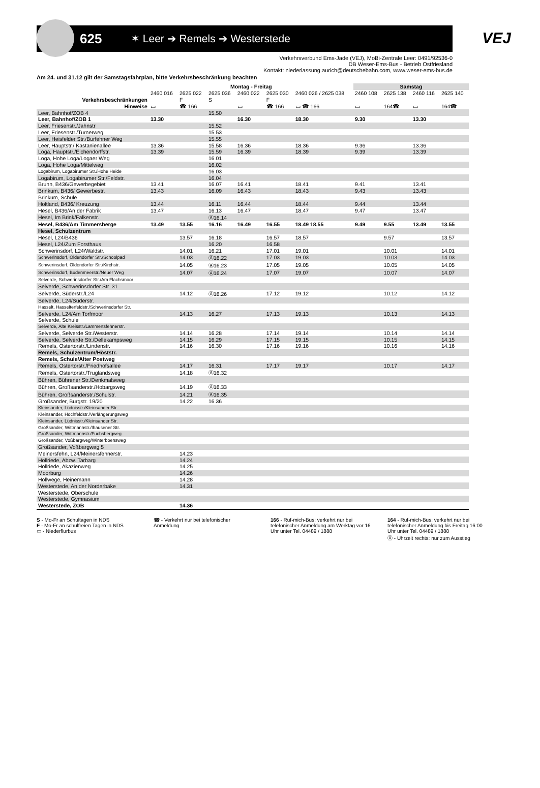625
✶ Leer ➔ Remels ➔ Westerstede
VEJ
Verkehrsverbund Ems-Jade (VEJ), MoBi-Zentrale Leer: 0491/92536-0
DB Weser-Ems-Bus - Betrieb Ostfriesland
Kontakt: niederlassung.aurich@deutschebahn.com, www.weser-ems-bus.de
Am 24. und 31.12 gilt der Samstagsfahrplan, bitte Verkehrsbeschränkung beachten
| | Montag - Freitag | | | | | | Samstag | | | |
| --- | --- | --- | --- | --- | --- | --- | --- | --- | --- | --- |
| | 2460 016 | 2625 022 | 2625 036 | 2460 022 | 2625 030 | 2460 026 / 2625 038 | 2460 108 | 2625 138 | 2460 116 | 2625 140 |
| Verkehrsbeschränkungen | | F | S | | F | | | | | |
| Hinweise | ▭ | ☎ 166 | | ▭ | ☎ 166 | ▭ ☎ 166 | ▭ | 164☎ | ▭ | 164☎ |
| Leer, Bahnhof/ZOB 4 | | | 15.50 | | | | | | | |
| Leer, Bahnhof/ZOB 1 | 13.30 | | | 16.30 | | 18.30 | 9.30 | | 13.30 | |
| Leer, Friesenstr./Jahnstr | | | 15.52 | | | | | | | |
| Leer, Friesenstr./Turnerweg | | | 15.53 | | | | | | | |
| Leer, Heisfelder Str./Burfehner Weg | | | 15.55 | | | | | | | |
| Leer, Hauptstr./ Kastanienallee | 13.36 | | 15.58 | 16.36 | | 18.36 | 9.36 | | 13.36 | |
| Loga, Hauptstr./Eichendorffstr. | 13.39 | | 15.59 | 16.39 | | 18.39 | 9.39 | | 13.39 | |
| Loga, Hohe Loga/Logaer Weg | | | 16.01 | | | | | | | |
| Loga, Hohe Loga/Mittelweg | | | 16.02 | | | | | | | |
| Logabirum, Logabirumer Str./Hohe Heide | | | 16.03 | | | | | | | |
| Logabirum, Logabirumer Str./Feldstr. | | | 16.04 | | | | | | | |
| Brunn, B436/Gewerbegebiet | 13.41 | | 16.07 | 16.41 | | 18.41 | 9.41 | | 13.41 | |
| Brinkum, B436/ Gewerbestr. | 13.43 | | 16.09 | 16.43 | | 18.43 | 9.43 | | 13.43 | |
| Brinkum, Schule | | | | | | | | | | |
| Holtland, B436/ Kreuzung | 13.44 | | 16.11 | 16.44 | | 18.44 | 9.44 | | 13.44 | |
| Hesel, B436/An der Fabrik | 13.47 | | 16.13 | 16.47 | | 18.47 | 9.47 | | 13.47 | |
| Hesel, Im Brink/Falkenstr. | | | Ⓐ16.14 | | | | | | | |
| Hesel, B436/Am Timmersberge | 13.49 | 13.55 | 16.16 | 16.49 | 16.55 | 18.49 18.55 | 9.49 | 9.55 | 13.49 | 13.55 |
| Hesel, Schulzentrum | | | | | | | | | | |
| Hesel, L24/B436 | | 13.57 | 16.18 | | 16.57 | 18.57 | | 9.57 | | 13.57 |
| Hesel, L24/Zum Forsthaus | | | 16.20 | | 16.58 | | | | | |
| Schwerinsdorf, L24/Waldstr. | | 14.01 | 16.21 | | 17.01 | 19.01 | | 10.01 | | 14.01 |
| Schwerinsdorf, Oldendorfer Str./Schoolpad | | 14.03 | Ⓐ16.22 | | 17.03 | 19.03 | | 10.03 | | 14.03 |
| Schwerinsdorf, Oldendorfer Str./Kirchstr. | | 14.05 | Ⓐ16.23 | | 17.05 | 19.05 | | 10.05 | | 14.05 |
| Schwerinsdorf, Budenmeerstr./Neuer Weg | | 14.07 | Ⓐ16.24 | | 17.07 | 19.07 | | 10.07 | | 14.07 |
| Selverde, Schwerinsdorfer Str./Am Flachsmoor | | | | | | | | | | |
| Selverde, Schwerinsdorfer Str. 31 | | | | | | | | | | |
| Selverde, Süderstr./L24 | | 14.12 | Ⓐ16.26 | | 17.12 | 19.12 | | 10.12 | | 14.12 |
| Selverde, L24/Süderstr. | | | | | | | | | | |
| Hasselt, Hasselterfeldstr./Schwerinsdorfer Str. | | | | | | | | | | |
| Selverde, L24/Am Torfmoor | | 14.13 | 16.27 | | 17.13 | 19.13 | | 10.13 | | 14.13 |
| Selverde, Schule | | | | | | | | | | |
| Selverde, Alte Kreisstr./Lammertsfehnerstr. | | | | | | | | | | |
| Selverde, Selverde Str./Westerstr. | | 14.14 | 16.28 | | 17.14 | 19.14 | | 10.14 | | 14.14 |
| Selverde, Selverde Str./Dellekampsweg | | 14.15 | 16.29 | | 17.15 | 19.15 | | 10.15 | | 14.15 |
| Remels, Ostertorstr./Lindenstr. | | 14.16 | 16.30 | | 17.16 | 19.16 | | 10.16 | | 14.16 |
| Remels, Schulzentrum/Höststr. | | | | | | | | | | |
| Remels, Schule/Alter Postweg | | | | | | | | | | |
| Remels, Ostertorstr./Friedhofsallee | | 14.17 | 16.31 | | 17.17 | 19.17 | | 10.17 | | 14.17 |
| Remels, Ostertorstr./Truglandsweg | | 14.18 | Ⓐ16.32 | | | | | | | |
| Bühren, Bührener Str./Denkmalsweg | | | | | | | | | | |
| Bühren, Großsanderstr./Hobargsweg | | 14.19 | Ⓐ16.33 | | | | | | | |
| Bühren, Großsanderstr./Schulstr. | | 14.21 | Ⓐ16.35 | | | | | | | |
| Großsander, Burgstr. 19/20 | | 14.22 | 16.36 | | | | | | | |
| Kleinsander, Lüdnisstr./Kleinsander Str. | | | | | | | | | | |
| Kleinsander, Hochfeldstr./Verlängerungsweg | | | | | | | | | | |
| Kleinsander, Lüdnisstr./Kleinsander Str. | | | | | | | | | | |
| Großsander, Wittmannstr./Ihausener Str. | | | | | | | | | | |
| Großsander, Wittmannstr./Fuchsbergweg | | | | | | | | | | |
| Großsander, Voßbargweg/Winterboensweg | | | | | | | | | | |
| Großsander, Voßbargweg 5 | | | | | | | | | | |
| Meinersfehn, L24/Meinersfehnerstr. | | 14.23 | | | | | | | | |
| Hollriede, Abzw. Tarbarg | | 14.24 | | | | | | | | |
| Hollriede, Akazienweg | | 14.25 | | | | | | | | |
| Moorburg | | 14.26 | | | | | | | | |
| Hollwege, Heinemann | | 14.28 | | | | | | | | |
| Westerstede, An der Norderbäke | | 14.31 | | | | | | | | |
| Westerstede, Oberschule | | | | | | | | | | |
| Westerstede, Gymnasium | | | | | | | | | | |
| Westerstede, ZOB | | 14.36 | | | | | | | | |
S - Mo-Fr an Schultagen in NDS
F - Mo-Fr an schulfreien Tagen in NDS
▭ - Niederflurbus
☎ - Verkehrt nur bei telefonischer Anmeldung
166 - Ruf-mich-Bus: verkehrt nur bei telefonischer Anmeldung am Werktag vor 16 Uhr unter Tel. 04489 / 1888
164 - Ruf-mich-Bus: verkehrt nur bei telefonischer Anmeldung bis Freitag 16:00 Uhr unter Tel. 04489 / 1888
Ⓐ - Uhrzeit rechts: nur zum Ausstieg